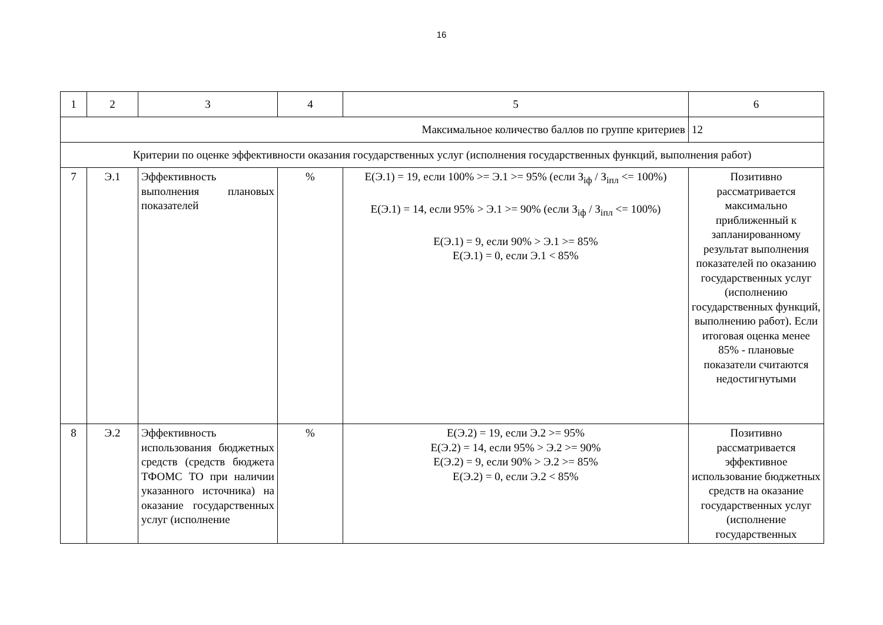16
| 1 | 2 | 3 | 4 | 5 | 6 |
| Максимальное количество баллов по группе критериев | | | | | 12 |
| Критерии по оценке эффективности оказания государственных услуг (исполнения государственных функций, выполнения работ) | | | | | |
| 7 | Э.1 | Эффективность выполнения плановых показателей | % | E(Э.1) = 19, если 100% >= Э.1 >= 95% (если З<sub>iф</sub> / З<sub>iпл</sub> <= 100%) E(Э.1) = 14, если 95% > Э.1 >= 90% (если З<sub>iф</sub> / З<sub>iпл</sub> <= 100%) E(Э.1) = 9, если 90% > Э.1 >= 85% E(Э.1) = 0, если Э.1 < 85% | Позитивно рассматривается максимально приближенный к запланированному результат выполнения показателей по оказанию государственных услуг (исполнению государственных функций, выполнению работ). Если итоговая оценка менее 85% - плановые показатели считаются недостигнутыми |
| 8 | Э.2 | Эффективность использования бюджетных средств (средств бюджета ТФОМС ТО при наличии указанного источника) на оказание государственных услуг (исполнение | % | E(Э.2) = 19, если Э.2 >= 95% E(Э.2) = 14, если 95% > Э.2 >= 90% E(Э.2) = 9, если 90% > Э.2 >= 85% E(Э.2) = 0, если Э.2 < 85% | Позитивно рассматривается эффективное использование бюджетных средств на оказание государственных услуг (исполнение государственных |